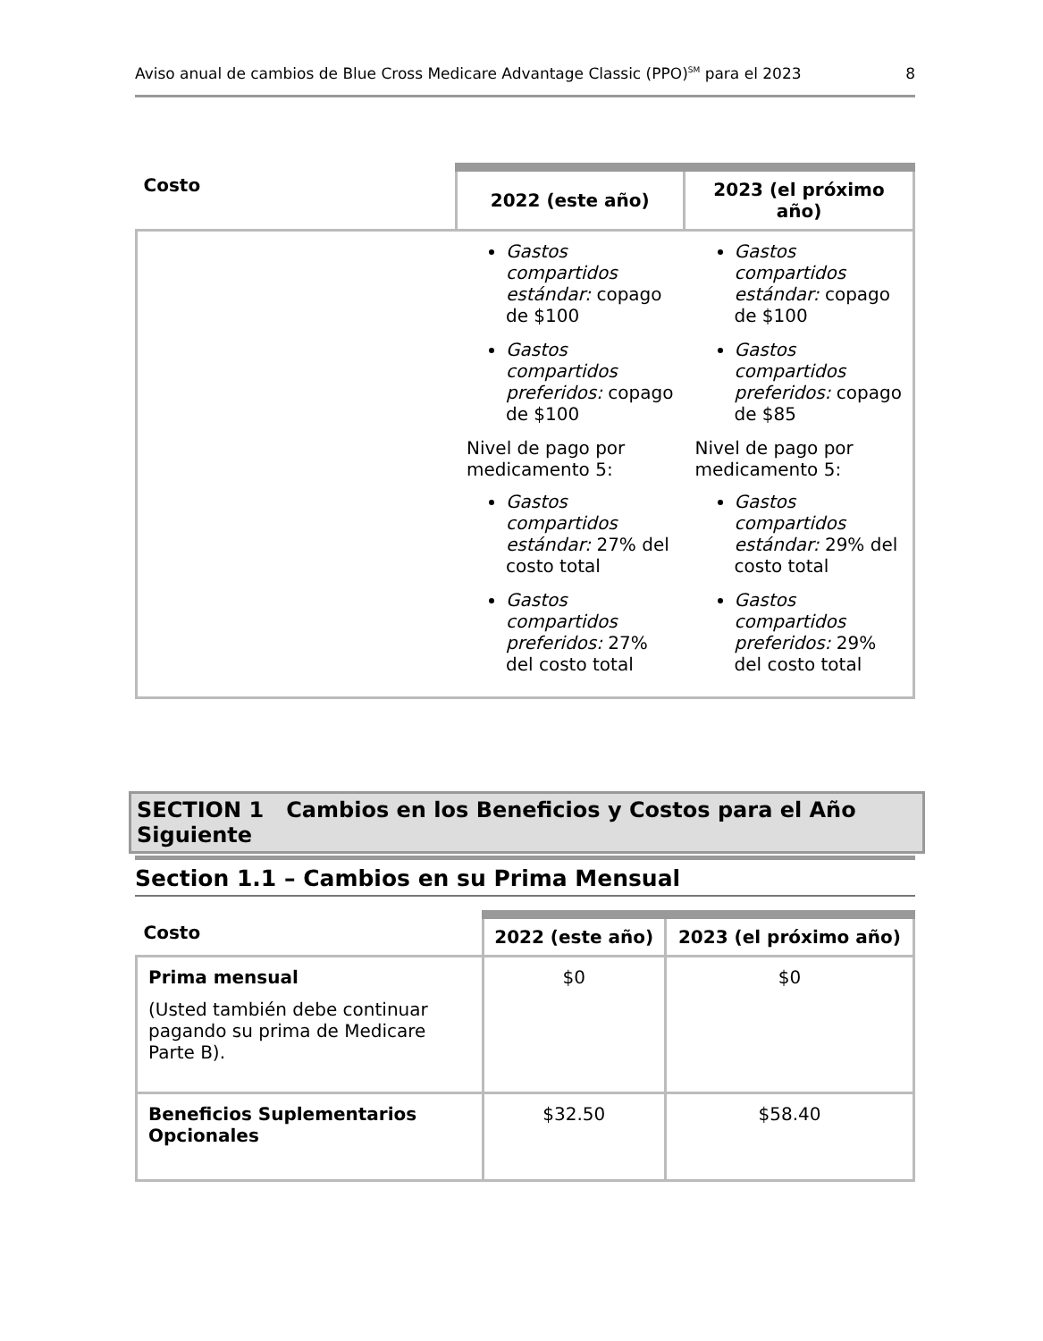Aviso anual de cambios de Blue Cross Medicare Advantage Classic (PPO)<sup>SM</sup> para el 2023 8
| Costo | 2022 (este año) | 2023 (el próximo año) |
| --- | --- | --- |
| | Gastos compartidos estándar: copago de $100 Gastos compartidos preferidos: copago de $100 Nivel de pago por medicamento 5: Gastos compartidos estándar: 27% del costo total Gastos compartidos preferidos: 27% del costo total | Gastos compartidos estándar: copago de $100 Gastos compartidos preferidos: copago de $85 Nivel de pago por medicamento 5: Gastos compartidos estándar: 29% del costo total Gastos compartidos preferidos: 29% del costo total |
SECTION 1 Cambios en los Beneficios y Costos para el Año Siguiente
Section 1.1 – Cambios en su Prima Mensual
| Costo | 2022 (este año) | 2023 (el próximo año) |
| --- | --- | --- |
| Prima mensual (Usted también debe continuar pagando su prima de Medicare Parte B). | $0 | $0 |
| Beneficios Suplementarios Opcionales | $32.50 | $58.40 |